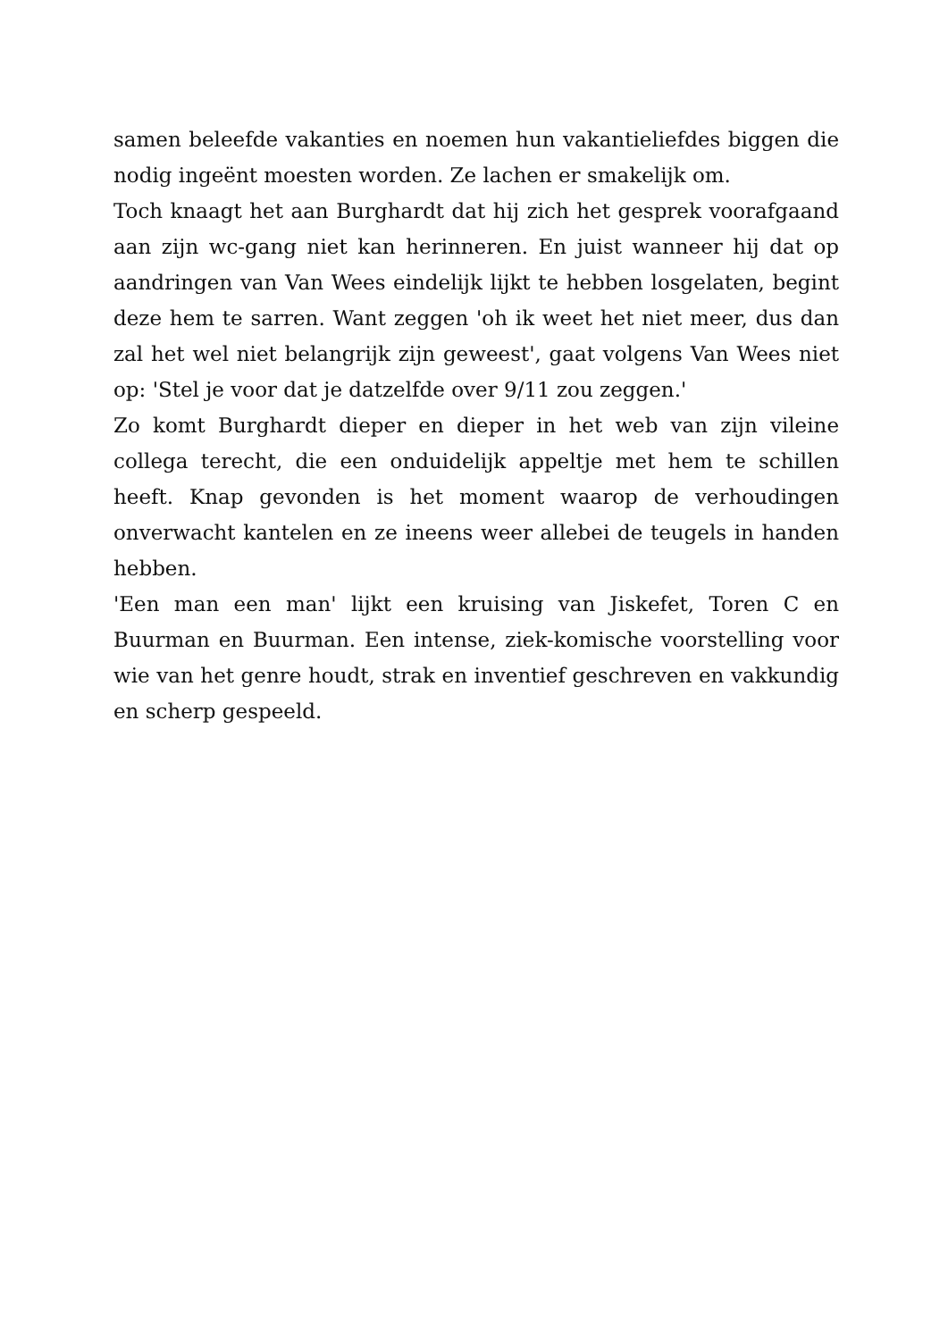samen beleefde vakanties en noemen hun vakantieliefdes biggen die nodig ingeënt moesten worden. Ze lachen er smakelijk om.
Toch knaagt het aan Burghardt dat hij zich het gesprek voorafgaand aan zijn wc-gang niet kan herinneren. En juist wanneer hij dat op aandringen van Van Wees eindelijk lijkt te hebben losgelaten, begint deze hem te sarren. Want zeggen 'oh ik weet het niet meer, dus dan zal het wel niet belangrijk zijn geweest', gaat volgens Van Wees niet op: 'Stel je voor dat je datzelfde over 9/11 zou zeggen.'
Zo komt Burghardt dieper en dieper in het web van zijn vileine collega terecht, die een onduidelijk appeltje met hem te schillen heeft. Knap gevonden is het moment waarop de verhoudingen onverwacht kantelen en ze ineens weer allebei de teugels in handen hebben.
'Een man een man' lijkt een kruising van Jiskefet, Toren C en Buurman en Buurman. Een intense, ziek-komische voorstelling voor wie van het genre houdt, strak en inventief geschreven en vakkundig en scherp gespeeld.